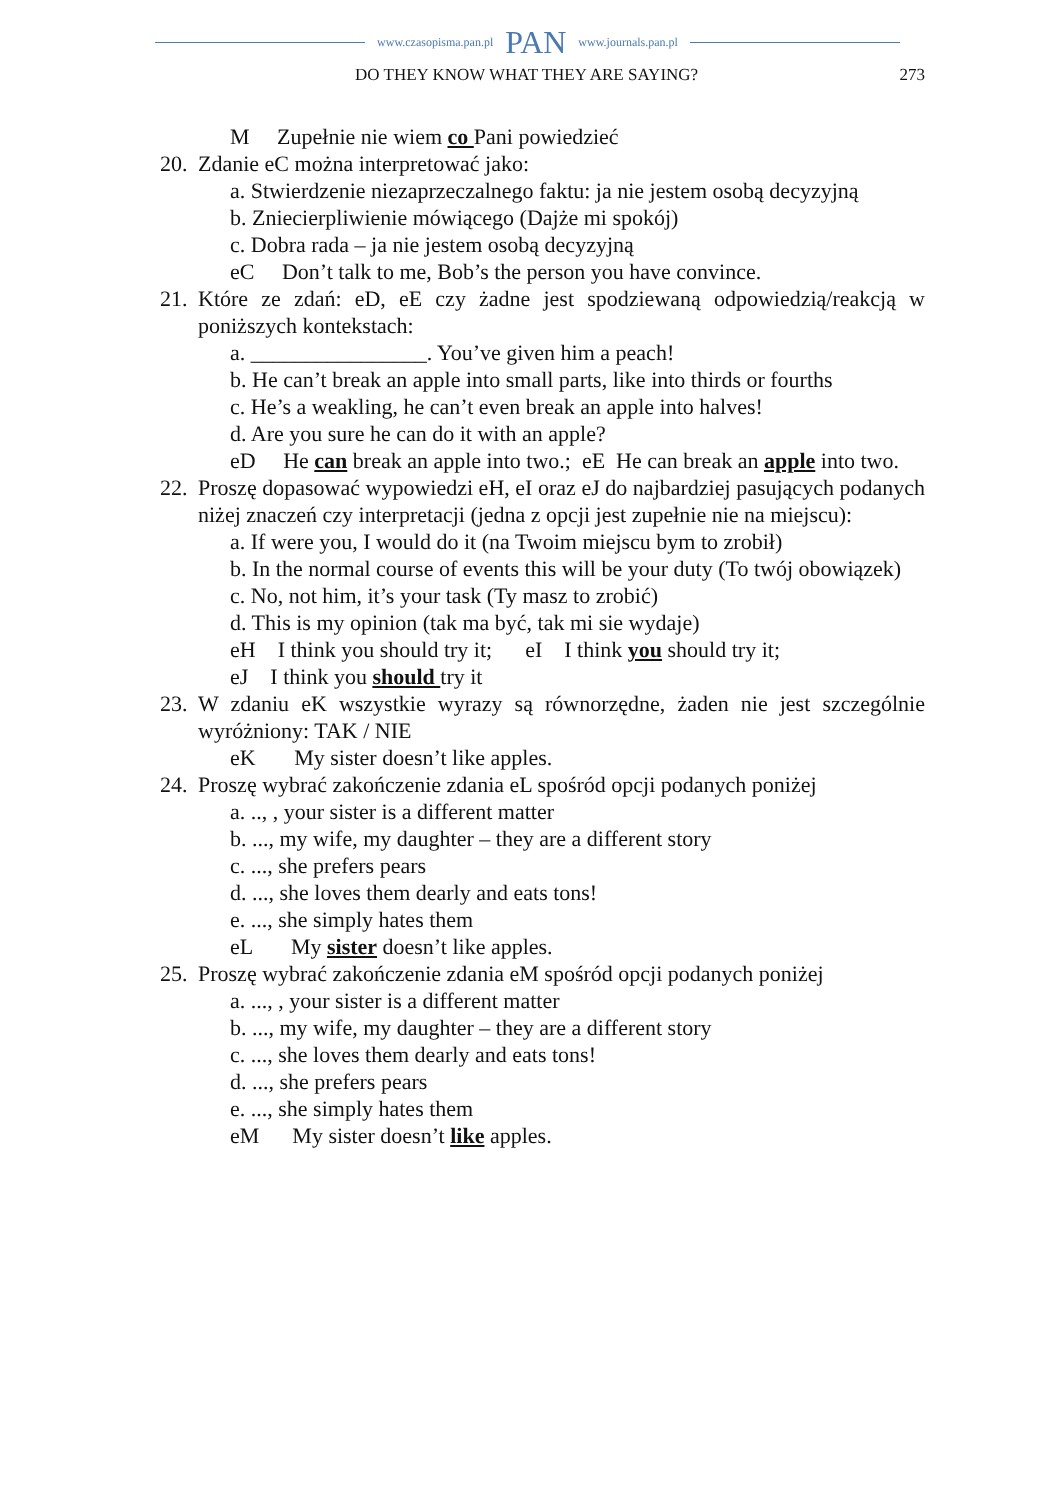www.czasopisma.pan.pl PAN www.journals.pan.pl
DO THEY KNOW WHAT THEY ARE SAYING? 273
M Zupełnie nie wiem co Pani powiedzieć
20. Zdanie eC można interpretować jako:
a. Stwierdzenie niezaprzeczalnego faktu: ja nie jestem osobą decyzyjną
b. Zniecierpliwienie mówiącego (Dajże mi spokój)
c. Dobra rada – ja nie jestem osobą decyzyjną
eC Don’t talk to me, Bob’s the person you have convince.
21. Które ze zdań: eD, eE czy żadne jest spodziewaną odpowiedzią/reakcją w poniższych kontekstach:
a. ________________. You’ve given him a peach!
b. He can’t break an apple into small parts, like into thirds or fourths
c. He’s a weakling, he can’t even break an apple into halves!
d. Are you sure he can do it with an apple?
eD He can break an apple into two.; eE He can break an apple into two.
22. Proszę dopasować wypowiedzi eH, eI oraz eJ do najbardziej pasujących podanych niżej znaczeń czy interpretacji (jedna z opcji jest zupełnie nie na miejscu):
a. If were you, I would do it (na Twoim miejscu bym to zrobił)
b. In the normal course of events this will be your duty (To twój obowiązek)
c. No, not him, it’s your task (Ty masz to zrobić)
d. This is my opinion (tak ma być, tak mi sie wydaje)
eH I think you should try it; eI I think you should try it;
eJ I think you should try it
23. W zdaniu eK wszystkie wyrazy są równorzędne, żaden nie jest szczególnie wyróżniony: TAK / NIE
eK My sister doesn’t like apples.
24. Proszę wybrać zakończenie zdania eL spośród opcji podanych poniżej
a. .., , your sister is a different matter
b. ..., my wife, my daughter – they are a different story
c. ..., she prefers pears
d. ..., she loves them dearly and eats tons!
e. ..., she simply hates them
eL My sister doesn’t like apples.
25. Proszę wybrać zakończenie zdania eM spośród opcji podanych poniżej
a. ..., , your sister is a different matter
b. ..., my wife, my daughter – they are a different story
c. ..., she loves them dearly and eats tons!
d. ..., she prefers pears
e. ..., she simply hates them
eM My sister doesn’t like apples.